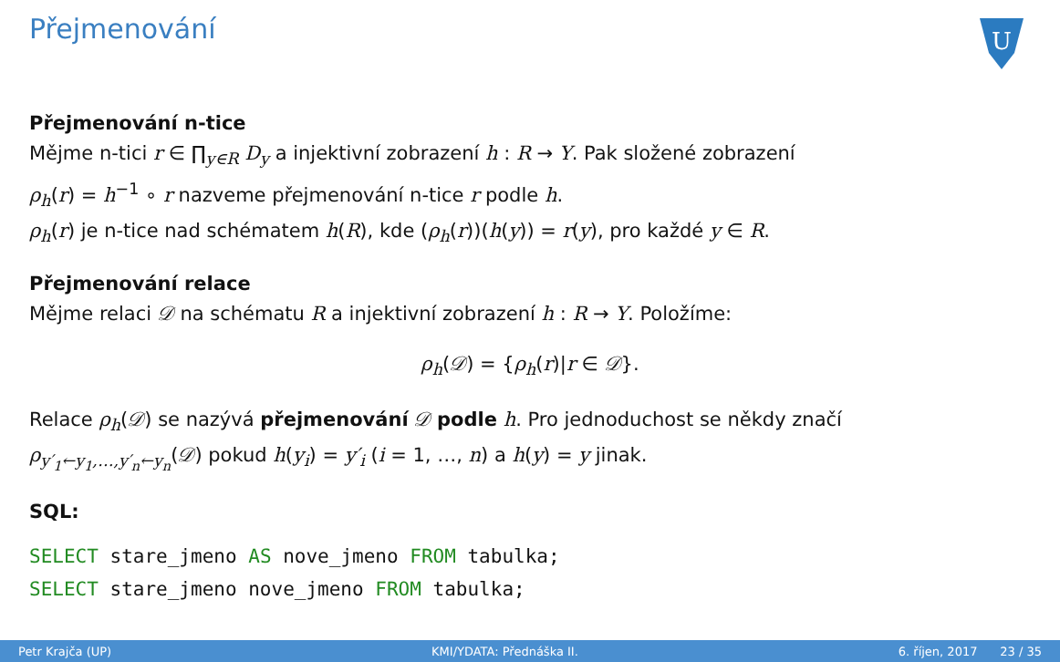Přejmenování
U
Přejmenování n-tice
Mějme n-tici r ∈ ∏<sub>y∈R</sub> D<sub>y</sub> a injektivní zobrazení h : R → Y. Pak složené zobrazení
ρ<sub>h</sub>(r) = h<sup>−1</sup> ∘ r nazveme přejmenování n-tice r podle h.
ρ<sub>h</sub>(r) je n-tice nad schématem h(R), kde (ρ<sub>h</sub>(r))(h(y)) = r(y), pro každé y ∈ R.
Přejmenování relace
Mějme relaci 𝒟 na schématu R a injektivní zobrazení h : R → Y. Položíme:
ρ<sub>h</sub>(𝒟) = {ρ<sub>h</sub>(r)|r ∈ 𝒟}.
Relace ρ<sub>h</sub>(𝒟) se nazývá přejmenování 𝒟 podle h. Pro jednoduchost se někdy značí
ρ<sub>y′<sub>1</sub>←y<sub>1</sub>,…,y′<sub>n</sub>←y<sub>n</sub></sub>(𝒟) pokud h(y<sub>i</sub>) = y′<sub>i</sub> (i = 1, …, n) a h(y) = y jinak.
SQL:
SELECT stare_jmeno AS nove_jmeno FROM tabulka;
SELECT stare_jmeno nove_jmeno FROM tabulka;
Petr Krajča (UP) KMI/YDATA: Přednáška II. 6. říjen, 2017 23 / 35